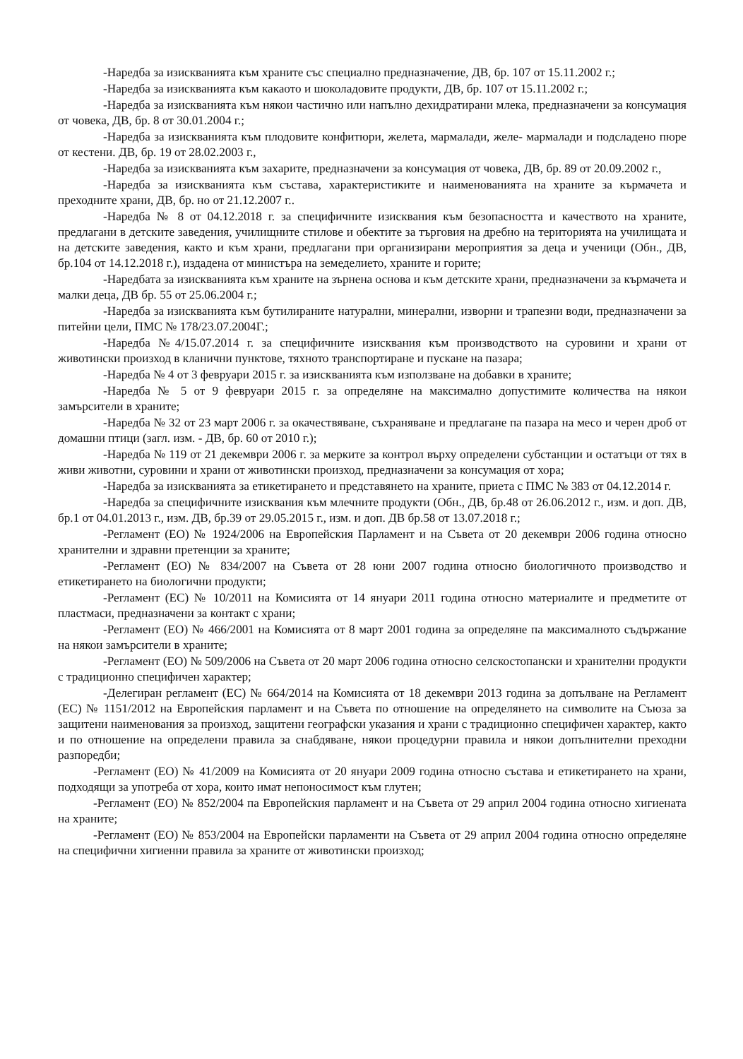-Наредба за изискванията към храните със специално предназначение, ДВ, бр. 107 от 15.11.2002 г.;
-Наредба за изискванията към какаото и шоколадовите продукти, ДВ, бр. 107 от 15.11.2002 г.;
-Наредба за изискванията към някои частично или напълно дехидратирани млека, предназначени за консумация от човека, ДВ, бр. 8 от 30.01.2004 г.;
-Наредба за изискванията към плодовите конфитюри, желета, мармалади, желе- мармалади и подсладено пюре от кестени. ДВ, бр. 19 от 28.02.2003 г.,
-Наредба за изискванията към захарите, предназначени за консумация от човека, ДВ, бр. 89 от 20.09.2002 г.,
-Наредба за изискванията към състава, характеристиките и наименованията на храните за кърмачета и преходните храни, ДВ, бр. но от 21.12.2007 г..
-Наредба № 8 от 04.12.2018 г. за специфичните изисквания към безопасността и качеството на храните, предлагани в детските заведения, училищните стилове и обектите за търговия на дребно на територията на училищата и на детските заведения, както и към храни, предлагани при организирани мероприятия за деца и ученици (Обн., ДВ, бр.104 от 14.12.2018 г.), издадена от министъра на земеделието, храните и горите;
-Наредбата за изискванията към храните на зърнена основа и към детските храни, предназначени за кърмачета и малки деца, ДВ бр. 55 от 25.06.2004 г.;
-Наредба за изискванията към бутилираните натурални, минерални, изворни и трапезни води, предназначени за питейни цели, ПМС № 178/23.07.2004Г.;
-Наредба №4/15.07.2014 г. за специфичните изисквания към производството на суровини и храни от животински произход в кланични пунктове, тяхното транспортиране и пускане на пазара;
-Наредба № 4 от 3 февруари 2015 г. за изискванията към използване на добавки в храните;
-Наредба № 5 от 9 февруари 2015 г. за определяне на максимално допустимите количества на някои замърсители в храните;
-Наредба № 32 от 23 март 2006 г. за окачествяване, съхраняване и предлагане па пазара на месо и черен дроб от домашни птици (загл. изм. - ДВ, бр. 60 от 2010 г.);
-Наредба № 119 от 21 декември 2006 г. за мерките за контрол върху определени субстанции и остатъци от тях в живи животни, суровини и храни от животински произход, предназначени за консумация от хора;
-Наредба за изискванията за етикетирането и представянето на храните, приета с ПМС № 383 от 04.12.2014 г.
-Наредба за специфичните изисквания към млечните продукти (Обн., ДВ, бр.48 от 26.06.2012 г., изм. и доп. ДВ, бр.1 от 04.01.2013 г., изм. ДВ, бр.39 от 29.05.2015 г., изм. и доп. ДВ бр.58 от 13.07.2018 г.;
-Регламент (ЕО) № 1924/2006 на Европейския Парламент и на Съвета от 20 декември 2006 година относно хранителни и здравни претенции за храните;
-Регламент (ЕО) № 834/2007 на Съвета от 28 юни 2007 година относно биологичното производство и етикетирането на биологични продукти;
-Регламент (ЕС) № 10/2011 на Комисията от 14 януари 2011 година относно материалите и предметите от пластмаси, предназначени за контакт с храни;
-Регламент (ЕО) № 466/2001 на Комисията от 8 март 2001 година за определяне па максималното съдържание на някои замърсители в храните;
-Регламент (ЕО) № 509/2006 на Съвета от 20 март 2006 година относно селскостопански и хранителни продукти с традиционно специфичен характер;
-Делегиран регламент (ЕС) № 664/2014 на Комисията от 18 декември 2013 година за допълване на Регламент (ЕС) № 1151/2012 на Европейския парламент и на Съвета по отношение на определянето на символите на Съюза за защитени наименования за произход, защитени географски указания и храни с традиционно специфичен характер, както и по отношение на определени правила за снабдяване, някои процедурни правила и някои допълнителни преходни разпоредби;
-Регламент (ЕО) № 41/2009 на Комисията от 20 януари 2009 година относно състава и етикетирането на храни, подходящи за употреба от хора, които имат непоносимост към глутен;
-Регламент (ЕО) № 852/2004 па Европейския парламент и на Съвета от 29 април 2004 година относно хигиената на храните;
-Регламент (ЕО) № 853/2004 на Европейски парламенти на Съвета от 29 април 2004 година относно определяне на специфични хигиенни правила за храните от животински произход;